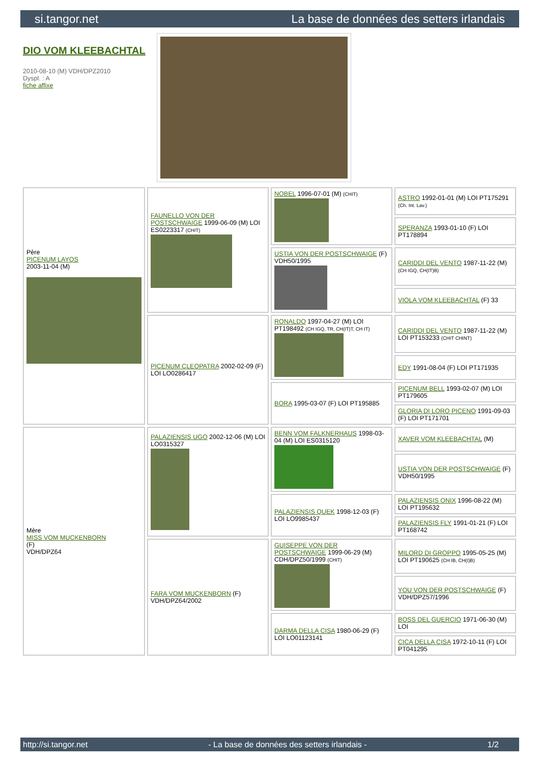si.tangor.net La base de données des setters irlandais
DIO VOM KLEEBACHTAL
2010-08-10 (M) VDH/DPZ2010
Dyspl. : A
fiche affixe
| Père PICENUM LAYOS 2003-11-04 (M) | FAUNELLO VON DER POSTSCHWAIGE 1999-06-09 (M) LOI ES0223317 (CHIT) | NOBEL 1996-07-01 (M) (CHIT) | ASTRO 1992-01-01 (M) LOI PT175291 (Ch. Int. Lav.) |
| | | | SPERANZA 1993-01-10 (F) LOI PT178894 |
| | | USTIA VON DER POSTSCHWAIGE (F) VDH50/1995 | CARIDDI DEL VENTO 1987-11-22 (M) (CH IGQ, CH(IT)B) |
| | | | VIOLA VOM KLEEBACHTAL (F) 33 |
| | PICENUM CLEOPATRA 2002-02-09 (F) LOI LO0286417 | RONALDO 1997-04-27 (M) LOI PT198492 (CH IGQ, TR, CH(IT)T, CH IT) | CARIDDI DEL VENTO 1987-11-22 (M) LOI PT153233 (CHIT CHINT) |
| | | | EDY 1991-08-04 (F) LOI PT171935 |
| | | BORA 1995-03-07 (F) LOI PT195885 | PICENUM BELL 1993-02-07 (M) LOI PT179605 |
| | | | GLORIA DI LORO PICENO 1991-09-03 (F) LOI PT171701 |
| Mère MISS VOM MUCKENBORN (F) VDH/DPZ64 | PALAZIENSIS UGO 2002-12-06 (M) LOI LO0315327 | BENN VOM FALKNERHAUS 1998-03-04 (M) LOI ES0315120 | XAVER VOM KLEEBACHTAL (M) |
| | | | USTIA VON DER POSTSCHWAIGE (F) VDH50/1995 |
| | | PALAZIENSIS QUEK 1998-12-03 (F) LOI LO9985437 | PALAZIENSIS ONIX 1996-08-22 (M) LOI PT195632 |
| | | | PALAZIENSIS FLY 1991-01-21 (F) LOI PT168742 |
| | FARA VOM MUCKENBORN (F) VDH/DPZ64/2002 | GUISEPPE VON DER POSTSCHWAIGE 1999-06-29 (M) CDH/DPZ50/1999 (CHIT) | MILORD DI GROPPO 1995-05-25 (M) LOI PT190625 (CH IB, CH(I)B) |
| | | | YOU VON DER POSTSCHWAIGE (F) VDH/DPZ57/1996 |
| | | DARMA DELLA CISA 1980-06-29 (F) LOI LO01123141 | BOSS DEL GUERCIO 1971-06-30 (M) LOI |
| | | | CICA DELLA CISA 1972-10-11 (F) LOI PT041295 |
http://si.tangor.net - La base de données des setters irlandais - 1/2